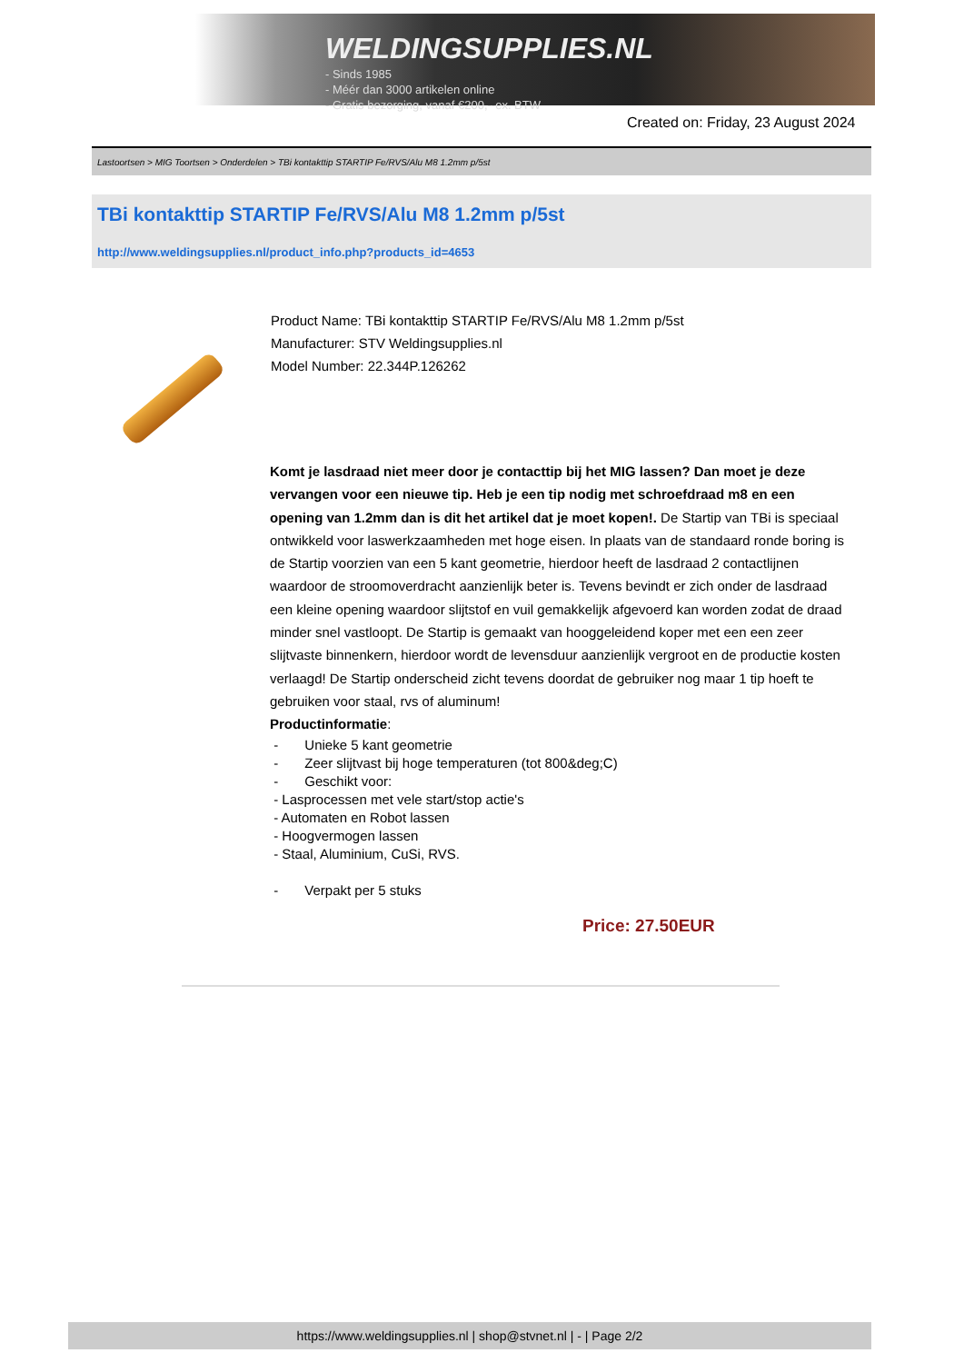WELDINGSUPPLIES.NL
- Sinds 1985
- Méér dan 3000 artikelen online
- Gratis bezorging, vanaf €200,--ex. BTW
Created on: Friday, 23 August 2024
Lastoortsen > MIG Toortsen > Onderdelen > TBi kontakttip STARTIP Fe/RVS/Alu M8 1.2mm p/5st
TBi kontakttip STARTIP Fe/RVS/Alu M8 1.2mm p/5st
http://www.weldingsupplies.nl/product_info.php?products_id=4653
Product Name: TBi kontakttip STARTIP Fe/RVS/Alu M8 1.2mm p/5st
Manufacturer: STV Weldingsupplies.nl
Model Number: 22.344P.126262
Komt je lasdraad niet meer door je contacttip bij het MIG lassen? Dan moet je deze vervangen voor een nieuwe tip. Heb je een tip nodig met schroefdraad m8 en een opening van 1.2mm dan is dit het artikel dat je moet kopen!. De Startip van TBi is speciaal ontwikkeld voor laswerkzaamheden met hoge eisen. In plaats van de standaard ronde boring is de Startip voorzien van een 5 kant geometrie, hierdoor heeft de lasdraad 2 contactlijnen waardoor de stroomoverdracht aanzienlijk beter is. Tevens bevindt er zich onder de lasdraad een kleine opening waardoor slijtstof en vuil gemakkelijk afgevoerd kan worden zodat de draad minder snel vastloopt. De Startip is gemaakt van hooggeleidend koper met een een zeer slijtvaste binnenkern, hierdoor wordt de levensduur aanzienlijk vergroot en de productie kosten verlaagd! De Startip onderscheid zicht tevens doordat de gebruiker nog maar 1 tip hoeft te gebruiken voor staal, rvs of aluminum!
Productinformatie:
- Unieke 5 kant geometrie
- Zeer slijtvast bij hoge temperaturen (tot 800&deg;C)
- Geschikt voor:
- Lasprocessen met vele start/stop actie's
- Automaten en Robot lassen
- Hoogvermogen lassen
- Staal, Aluminium, CuSi, RVS.
- Verpakt per 5 stuks
Price: 27.50EUR
https://www.weldingsupplies.nl | shop@stvnet.nl | - | Page 2/2